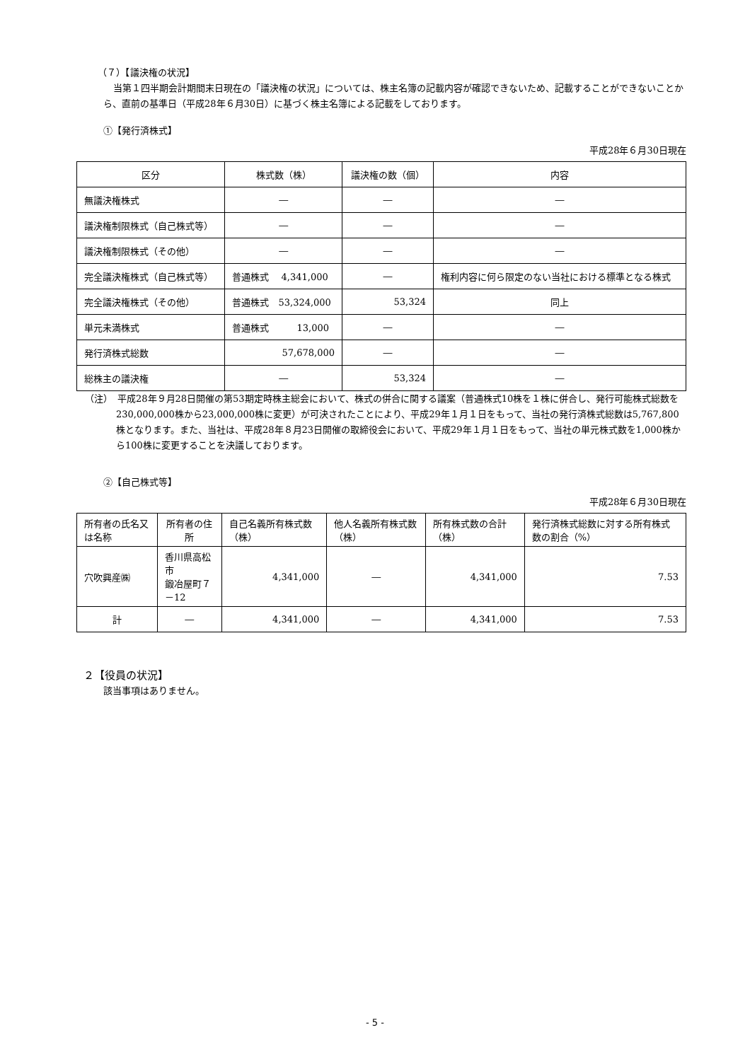（７）【議決権の状況】
当第１四半期会計期間末日現在の「議決権の状況」については、株主名簿の記載内容が確認できないため、記載することができないことから、直前の基準日（平成28年６月30日）に基づく株主名簿による記載をしております。
①【発行済株式】
平成28年６月30日現在
| 区分 | 株式数（株） | 議決権の数（個） | 内容 |
| --- | --- | --- | --- |
| 無議決権株式 | ― | ― | ― |
| 議決権制限株式（自己株式等） | ― | ― | ― |
| 議決権制限株式（その他） | ― | ― | ― |
| 完全議決権株式（自己株式等） | 普通株式 4,341,000 | ― | 権利内容に何ら限定のない当社における標準となる株式 |
| 完全議決権株式（その他） | 普通株式 53,324,000 | 53,324 | 同上 |
| 単元未満株式 | 普通株式 13,000 | ― | ― |
| 発行済株式総数 | 57,678,000 | ― | ― |
| 総株主の議決権 | ― | 53,324 | ― |
（注）　平成28年９月28日開催の第53期定時株主総会において、株式の併合に関する議案（普通株式10株を１株に併合し、発行可能株式総数を230,000,000株から23,000,000株に変更）が可決されたことにより、平成29年１月１日をもって、当社の発行済株式総数は5,767,800株となります。また、当社は、平成28年８月23日開催の取締役会において、平成29年１月１日をもって、当社の単元株式数を1,000株から100株に変更することを決議しております。
②【自己株式等】
平成28年６月30日現在
| 所有者の氏名又は名称 | 所有者の住所 | 自己名義所有株式数（株） | 他人名義所有株式数（株） | 所有株式数の合計（株） | 発行済株式総数に対する所有株式数の割合（%） |
| --- | --- | --- | --- | --- | --- |
| 穴吹興産㈱ | 香川県高松市 鍛冶屋町７－12 | 4,341,000 | ― | 4,341,000 | 7.53 |
| 計 | ― | 4,341,000 | ― | 4,341,000 | 7.53 |
２【役員の状況】
該当事項はありません。
- 5 -